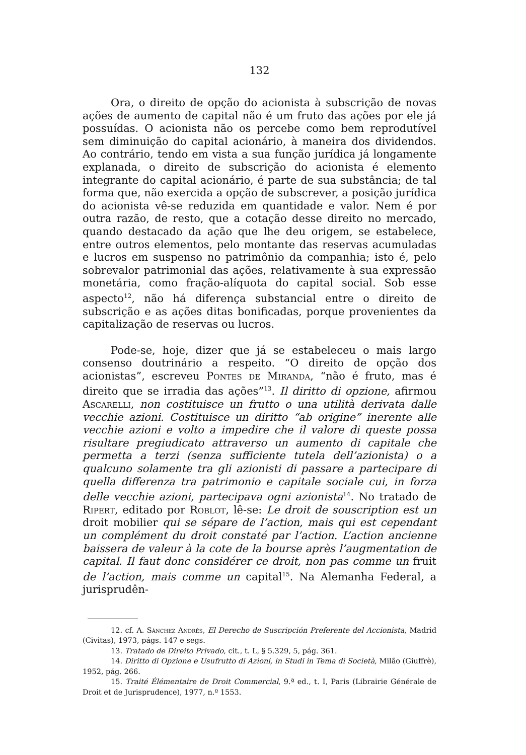132
Ora, o direito de opção do acionista à subscrição de novas ações de aumento de capital não é um fruto das ações por ele já possuídas. O acionista não os percebe como bem reprodutível sem diminuição do capital acionário, à maneira dos dividendos. Ao contrário, tendo em vista a sua função jurídica já longamente explanada, o direito de subscrição do acionista é elemento integrante do capital acionário, é parte de sua substância; de tal forma que, não exercida a opção de subscrever, a posição jurídica do acionista vê-se reduzida em quantidade e valor. Nem é por outra razão, de resto, que a cotação desse direito no mercado, quando destacado da ação que lhe deu origem, se estabelece, entre outros elementos, pelo montante das reservas acumuladas e lucros em suspenso no patrimônio da companhia; isto é, pelo sobrevalor patrimonial das ações, relativamente à sua expressão monetária, como fração-alíquota do capital social. Sob esse aspecto<sup>12</sup>, não há diferença substancial entre o direito de subscrição e as ações ditas bonificadas, porque provenientes da capitalização de reservas ou lucros.
Pode-se, hoje, dizer que já se estabeleceu o mais largo consenso doutrinário a respeito. “O direito de opção dos acionistas”, escreveu Pontes de Miranda, “não é fruto, mas é direito que se irradia das ações”<sup>13</sup>. Il diritto di opzione, afirmou Ascarelli, non costituisce un frutto o una utilità derivata dalle vecchie azioni. Costituisce un diritto “ab origine” inerente alle vecchie azioni e volto a impedire che il valore di queste possa risultare pregiudicato attraverso un aumento di capitale che permetta a terzi (senza sufficiente tutela dell’azionista) o a qualcuno solamente tra gli azionisti di passare a partecipare di quella differenza tra patrimonio e capitale sociale cui, in forza delle vecchie azioni, partecipava ogni azionista<sup>14</sup>. No tratado de Ripert, editado por Roblot, lê-se: Le droit de souscription est un droit mobilier qui se sépare de l’action, mais qui est cependant un complément du droit constaté par l’action. L’action ancienne baissera de valeur à la cote de la bourse après l’augmentation de capital. Il faut donc considérer ce droit, non pas comme un fruit de l’action, mais comme un capital<sup>15</sup>. Na Alemanha Federal, a jurisprudên-
12. cf. A. Sánchez Andrés, El Derecho de Suscripción Preferente del Accionista, Madrid (Civitas), 1973, págs. 147 e segs.
13. Tratado de Direito Privado, cit., t. L, § 5.329, 5, pág. 361.
14. Diritto di Opzione e Usufrutto di Azioni, in Studi in Tema di Società, Milão (Giuffrè), 1952, pág. 266.
15. Traité Élémentaire de Droit Commercial, 9.ª ed., t. I, Paris (Librairie Générale de Droit et de Jurisprudence), 1977, n.º 1553.